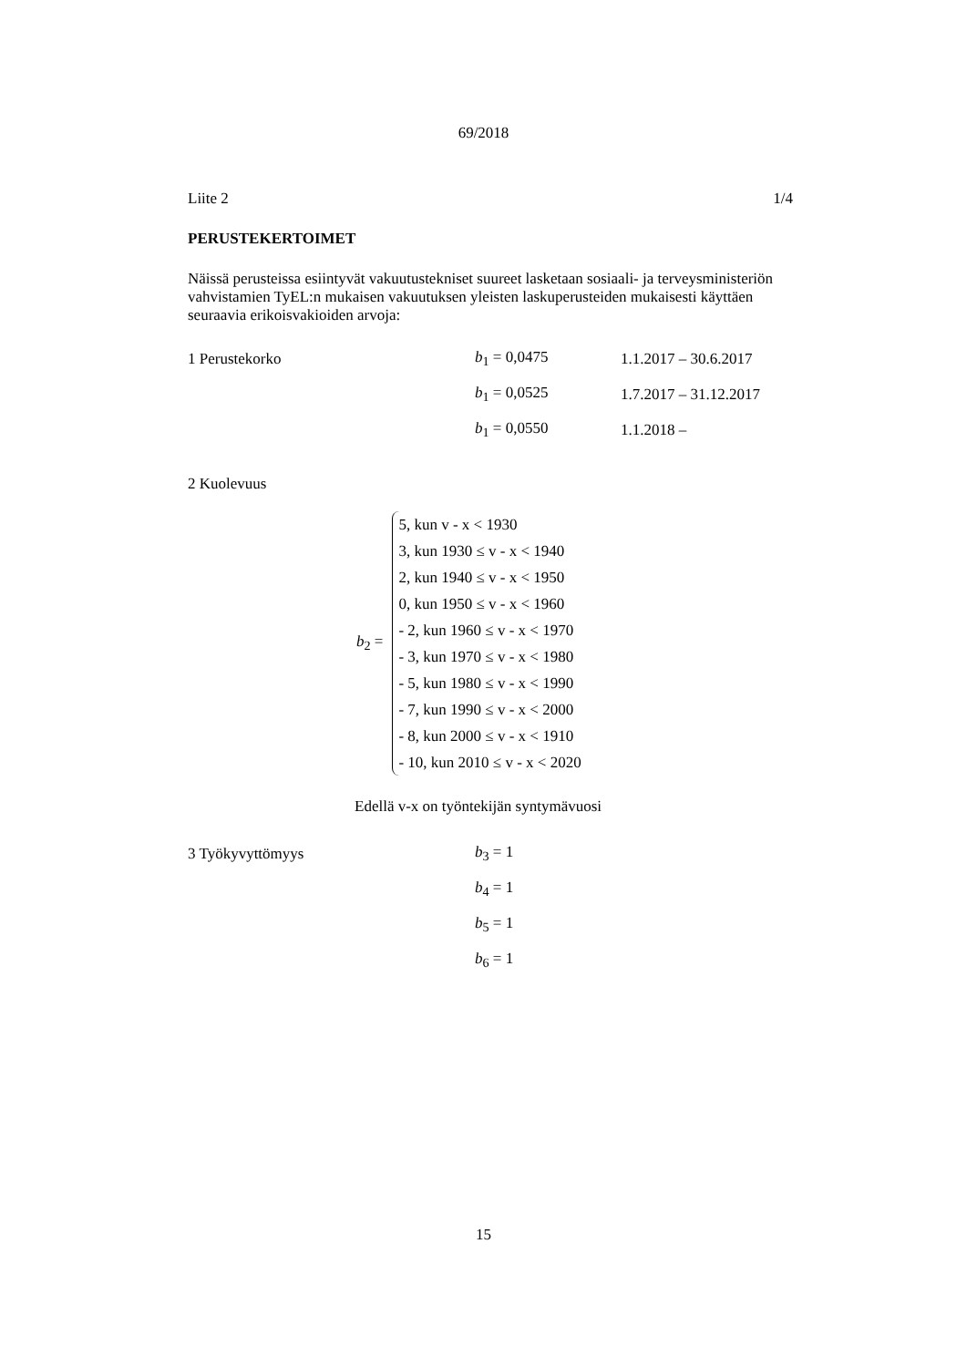69/2018
Liite 2 1/4
PERUSTEKERTOIMET
Näissä perusteissa esiintyvät vakuutustekniset suureet lasketaan sosiaali- ja terveysministeriön vahvistamien TyEL:n mukaisen vakuutuksen yleisten laskuperusteiden mukaisesti käyttäen seuraavia erikoisvakioiden arvoja:
1 Perustekorko b<sub>1</sub> = 0,0475 1.1.2017 – 30.6.2017
b<sub>1</sub> = 0,0525 1.7.2017 – 31.12.2017
b<sub>1</sub> = 0,0550 1.1.2018 –
2 Kuolevuus
b<sub>2</sub> =
5, kun v - x < 1930
3, kun 1930 ≤ v - x < 1940
2, kun 1940 ≤ v - x < 1950
0, kun 1950 ≤ v - x < 1960
- 2, kun 1960 ≤ v - x < 1970
- 3, kun 1970 ≤ v - x < 1980
- 5, kun 1980 ≤ v - x < 1990
- 7, kun 1990 ≤ v - x < 2000
- 8, kun 2000 ≤ v - x < 1910
- 10, kun 2010 ≤ v - x < 2020
Edellä v-x on työntekijän syntymävuosi
3 Työkyvyttömyys b<sub>3</sub> = 1
b<sub>4</sub> = 1
b<sub>5</sub> = 1
b<sub>6</sub> = 1
15